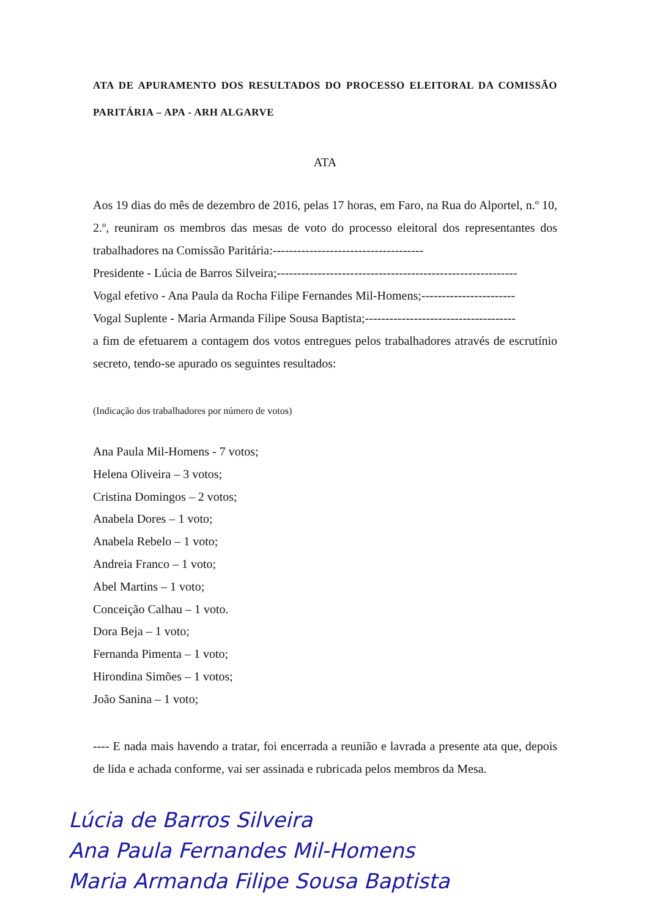ATA DE APURAMENTO DOS RESULTADOS DO PROCESSO ELEITORAL DA COMISSÃO PARITÁRIA – APA - ARH ALGARVE
ATA
Aos 19 dias do mês de dezembro de 2016, pelas 17 horas, em Faro, na Rua do Alportel, n.º 10, 2.º, reuniram os membros das mesas de voto do processo eleitoral dos representantes dos trabalhadores na Comissão Paritária:-------------------------------------
Presidente - Lúcia de Barros Silveira;-----------------------------------------------------------
Vogal efetivo - Ana Paula da Rocha Filipe Fernandes Mil-Homens;-----------------------
Vogal Suplente - Maria Armanda Filipe Sousa Baptista;-------------------------------------
a fim de efetuarem a contagem dos votos entregues pelos trabalhadores através de escrutínio secreto, tendo-se apurado os seguintes resultados:
(Indicação dos trabalhadores por número de votos)
Ana Paula Mil-Homens - 7 votos;
Helena Oliveira – 3 votos;
Cristina Domingos – 2 votos;
Anabela Dores – 1 voto;
Anabela Rebelo – 1 voto;
Andreia Franco – 1 voto;
Abel Martins – 1 voto;
Conceição Calhau – 1 voto.
Dora Beja – 1 voto;
Fernanda Pimenta – 1 voto;
Hirondina Simões – 1 votos;
João Sanina – 1 voto;
---- E nada mais havendo a tratar, foi encerrada a reunião e lavrada a presente ata que, depois de lida e achada conforme, vai ser assinada e rubricada pelos membros da Mesa.
Lúcia de Barros Silveira
Ana Paula Fernandes Mil-Homens
Maria Armanda Filipe Sousa Baptista